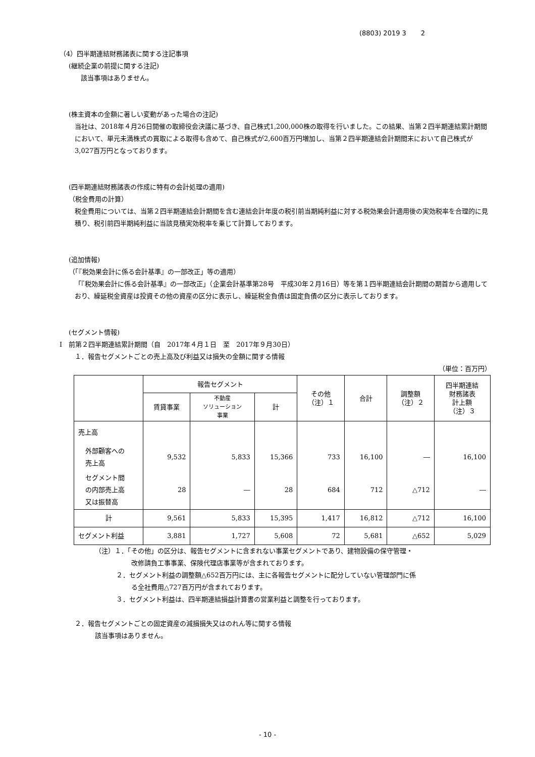(8803) 2019 3 2
（4）四半期連結財務諸表に関する注記事項
(継続企業の前提に関する注記)
該当事項はありません。
(株主資本の金額に著しい変動があった場合の注記)
当社は、2018年４月26日開催の取締役会決議に基づき、自己株式1,200,000株の取得を行いました。この結果、当第２四半期連結累計期間において、単元未満株式の買取による取得も含めて、自己株式が2,600百万円増加し、当第２四半期連結会計期間末において自己株式が3,027百万円となっております。
(四半期連結財務諸表の作成に特有の会計処理の適用)
（税金費用の計算）
税金費用については、当第２四半期連結会計期間を含む連結会計年度の税引前当期純利益に対する税効果会計適用後の実効税率を合理的に見積り、税引前四半期純利益に当該見積実効税率を乗じて計算しております。
(追加情報)
（「『税効果会計に係る会計基準』の一部改正」等の適用）
「『税効果会計に係る会計基準』の一部改正」（企業会計基準第28号　平成30年２月16日）等を第１四半期連結会計期間の期首から適用しており、繰延税金資産は投資その他の資産の区分に表示し、繰延税金負債は固定負債の区分に表示しております。
(セグメント情報)
Ⅰ　前第２四半期連結累計期間（自　2017年４月１日　至　2017年９月30日）
１．報告セグメントごとの売上高及び利益又は損失の金額に関する情報
（単位：百万円）
| | 報告セグメント | | | その他 （注）１ | 合計 | 調整額 （注）２ | 四半期連結 財務諸表 計上額 （注）３ |
| --- | --- | --- | --- | --- | --- | --- | --- |
| | 賃貸事業 | 不動産 ソリューション 事業 | 計 | | | | |
| 売上高 | | | | | | | |
| 外部顧客への 売上高 | 9,532 | 5,833 | 15,366 | 733 | 16,100 | ― | 16,100 |
| セグメント間 の内部売上高 又は振替高 | 28 | ― | 28 | 684 | 712 | △712 | ― |
| 計 | 9,561 | 5,833 | 15,395 | 1,417 | 16,812 | △712 | 16,100 |
| セグメント利益 | 3,881 | 1,727 | 5,608 | 72 | 5,681 | △652 | 5,029 |
（注）１．「その他」の区分は、報告セグメントに含まれない事業セグメントであり、建物設備の保守管理・
改修請負工事事業、保険代理店事業等が含まれております。
２．セグメント利益の調整額△652百万円には、主に各報告セグメントに配分していない管理部門に係
る全社費用△727百万円が含まれております。
３．セグメント利益は、四半期連結損益計算書の営業利益と調整を行っております。
２．報告セグメントごとの固定資産の減損損失又はのれん等に関する情報
該当事項はありません。
- 10 -